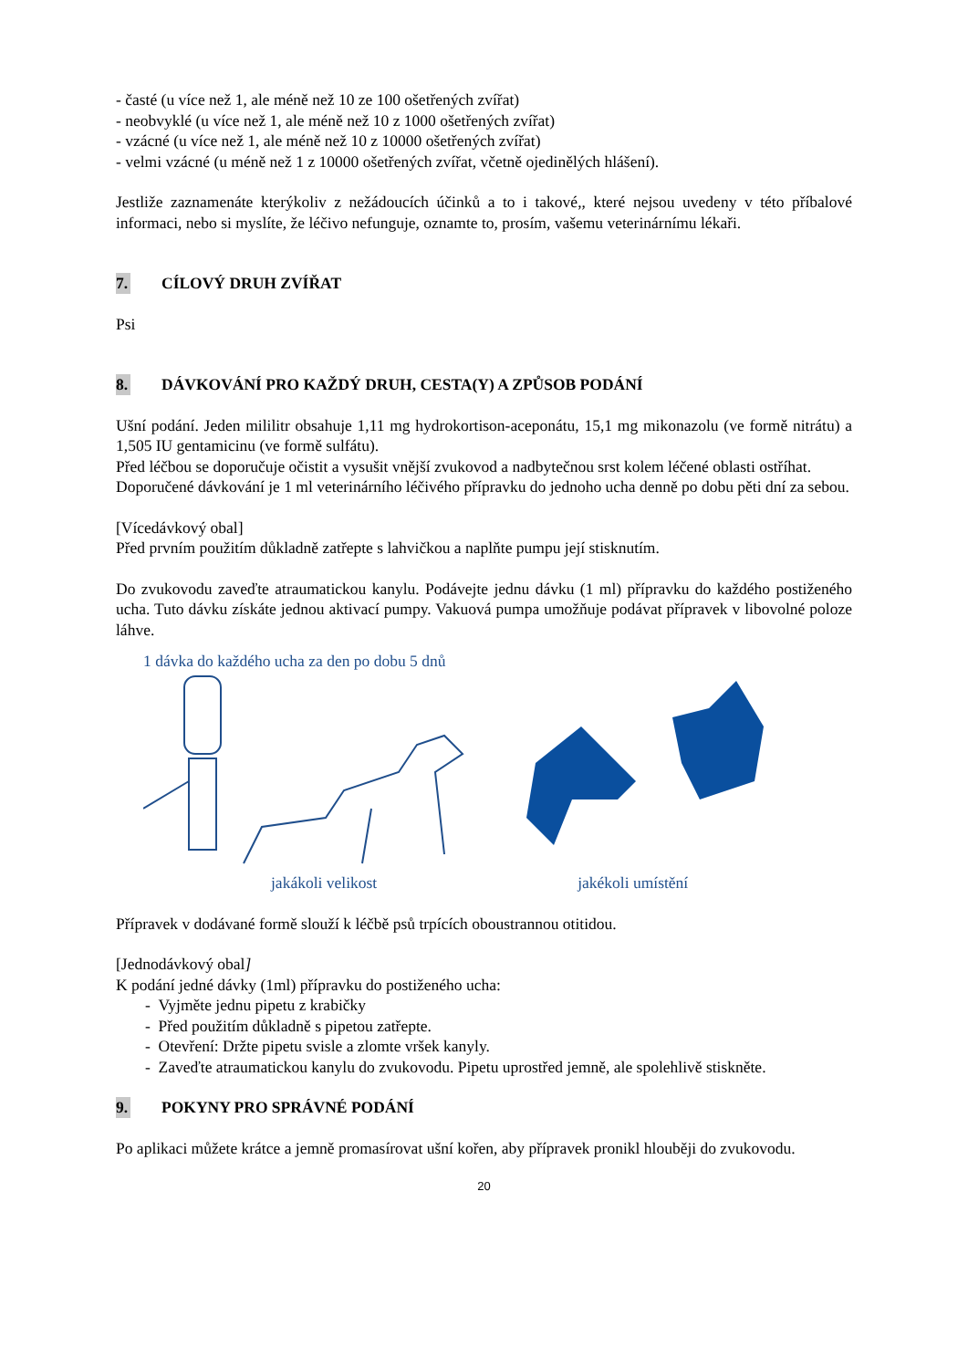- časté (u více než 1, ale méně než 10 ze 100 ošetřených zvířat)
- neobvyklé (u více než 1, ale méně než 10 z 1000 ošetřených zvířat)
- vzácné (u více než 1, ale méně než 10 z 10000 ošetřených zvířat)
- velmi vzácné (u méně než 1 z 10000 ošetřených zvířat, včetně ojedinělých hlášení).
Jestliže zaznamenáte kterýkoliv z nežádoucích účinků a to i takové,, které nejsou uvedeny v této příbalové informaci, nebo si myslíte, že léčivo nefunguje, oznamte to, prosím, vašemu veterinárnímu lékaři.
7. CÍLOVÝ DRUH ZVÍŘAT
Psi
8. DÁVKOVÁNÍ PRO KAŽDÝ DRUH, CESTA(Y) A ZPŮSOB PODÁNÍ
Ušní podání. Jeden mililitr obsahuje 1,11 mg hydrokortison-aceponátu, 15,1 mg mikonazolu (ve formě nitrátu) a 1,505 IU gentamicinu (ve formě sulfátu).
Před léčbou se doporučuje očistit a vysušit vnější zvukovod a nadbytečnou srst kolem léčené oblasti ostříhat.
Doporučené dávkování je 1 ml veterinárního léčivého přípravku do jednoho ucha denně po dobu pěti dní za sebou.
[Vícedávkový obal]
Před prvním použitím důkladně zatřepte s lahvičkou a naplňte pumpu její stisknutím.
Do zvukovodu zaveďte atraumatickou kanylu. Podávejte jednu dávku (1 ml) přípravku do každého postiženého ucha. Tuto dávku získáte jednou aktivací pumpy. Vakuová pumpa umožňuje podávat přípravek v libovolné poloze láhve.
1 dávka do každého ucha za den po dobu 5 dnů
jakákoli velikost jakékoli umístění
Přípravek v dodávané formě slouží k léčbě psů trpících oboustrannou otitidou.
[Jednodávkový obal]
K podání jedné dávky (1ml) přípravku do postiženého ucha:
- Vyjměte jednu pipetu z krabičky
- Před použitím důkladně s pipetou zatřepte.
- Otevření: Držte pipetu svisle a zlomte vršek kanyly.
- Zaveďte atraumatickou kanylu do zvukovodu. Pipetu uprostřed jemně, ale spolehlivě stiskněte.
9. POKYNY PRO SPRÁVNÉ PODÁNÍ
Po aplikaci můžete krátce a jemně promasírovat ušní kořen, aby přípravek pronikl hlouběji do zvukovodu.
20